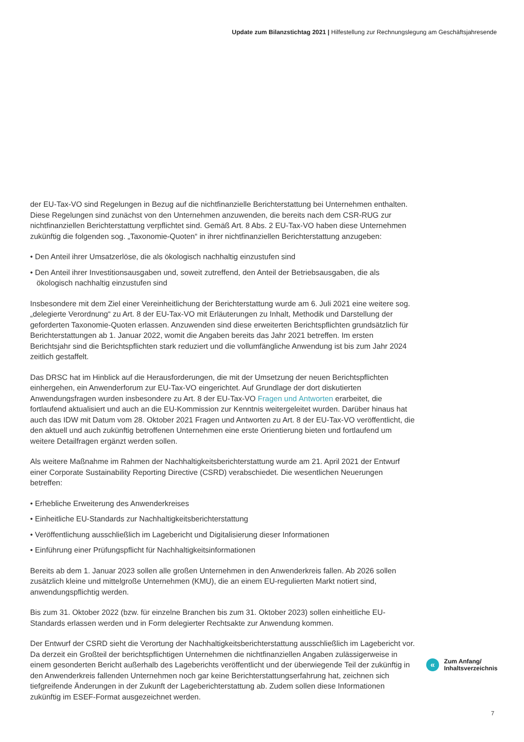Update zum Bilanzstichtag 2021 | Hilfestellung zur Rechnungslegung am Geschäftsjahresende
der EU-Tax-VO sind Regelungen in Bezug auf die nichtfinanzielle Berichterstattung bei Unternehmen enthalten. Diese Regelungen sind zunächst von den Unternehmen anzuwenden, die bereits nach dem CSR-RUG zur nichtfinanziellen Berichterstattung verpflichtet sind. Gemäß Art. 8 Abs. 2 EU-Tax-VO haben diese Unternehmen zukünftig die folgenden sog. „Taxonomie-Quoten“ in ihrer nichtfinanziellen Berichterstattung anzugeben:
• Den Anteil ihrer Umsatzerlöse, die als ökologisch nachhaltig einzustufen sind
• Den Anteil ihrer Investitionsausgaben und, soweit zutreffend, den Anteil der Betriebsausgaben, die als ökologisch nachhaltig einzustufen sind
Insbesondere mit dem Ziel einer Vereinheitlichung der Berichterstattung wurde am 6. Juli 2021 eine weitere sog. „delegierte Verordnung“ zu Art. 8 der EU-Tax-VO mit Erläuterungen zu Inhalt, Methodik und Darstellung der geforderten Taxonomie-Quoten erlassen. Anzuwenden sind diese erweiterten Berichtspflichten grundsätzlich für Berichterstattungen ab 1. Januar 2022, womit die Angaben bereits das Jahr 2021 betreffen. Im ersten Berichtsjahr sind die Berichtspflichten stark reduziert und die vollumfängliche Anwendung ist bis zum Jahr 2024 zeitlich gestaffelt.
Das DRSC hat im Hinblick auf die Herausforderungen, die mit der Umsetzung der neuen Berichtspflichten einhergehen, ein Anwenderforum zur EU-Tax-VO eingerichtet. Auf Grundlage der dort diskutierten Anwendungsfragen wurden insbesondere zu Art. 8 der EU-Tax-VO Fragen und Antworten erarbeitet, die fortlaufend aktualisiert und auch an die EU-Kommission zur Kenntnis weitergeleitet wurden. Darüber hinaus hat auch das IDW mit Datum vom 28. Oktober 2021 Fragen und Antworten zu Art. 8 der EU-Tax-VO veröffentlicht, die den aktuell und auch zukünftig betroffenen Unternehmen eine erste Orientierung bieten und fortlaufend um weitere Detailfragen ergänzt werden sollen.
Als weitere Maßnahme im Rahmen der Nachhaltigkeitsberichterstattung wurde am 21. April 2021 der Entwurf einer Corporate Sustainability Reporting Directive (CSRD) verabschiedet. Die wesentlichen Neuerungen betreffen:
• Erhebliche Erweiterung des Anwenderkreises
• Einheitliche EU-Standards zur Nachhaltigkeitsberichterstattung
• Veröffentlichung ausschließlich im Lagebericht und Digitalisierung dieser Informationen
• Einführung einer Prüfungspflicht für Nachhaltigkeitsinformationen
Bereits ab dem 1. Januar 2023 sollen alle großen Unternehmen in den Anwenderkreis fallen. Ab 2026 sollen zusätzlich kleine und mittelgroße Unternehmen (KMU), die an einem EU-regulierten Markt notiert sind, anwendungspflichtig werden.
Bis zum 31. Oktober 2022 (bzw. für einzelne Branchen bis zum 31. Oktober 2023) sollen einheitliche EU-Standards erlassen werden und in Form delegierter Rechtsakte zur Anwendung kommen.
Der Entwurf der CSRD sieht die Verortung der Nachhaltigkeitsberichterstattung ausschließlich im Lagebericht vor. Da derzeit ein Großteil der berichtspflichtigen Unternehmen die nichtfinanziellen Angaben zulässigerweise in einem gesonderten Bericht außerhalb des Lageberichts veröffentlicht und der überwiegende Teil der zukünftig in den Anwenderkreis fallenden Unternehmen noch gar keine Berichterstattungserfahrung hat, zeichnen sich tiefgreifende Änderungen in der Zukunft der Lageberichterstattung ab. Zudem sollen diese Informationen zukünftig im ESEF-Format ausgezeichnet werden.
«
Zum Anfang/
Inhaltsverzeichnis
7